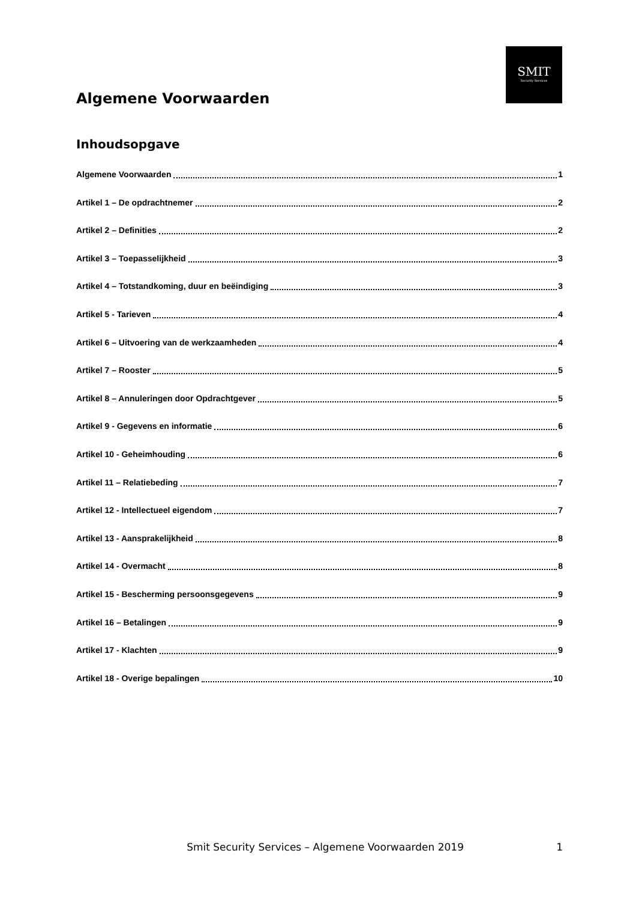SMIT
Security Services
Algemene Voorwaarden
Inhoudsopgave
Algemene Voorwaarden 1
Artikel 1 – De opdrachtnemer 2
Artikel 2 – Definities 2
Artikel 3 – Toepasselijkheid 3
Artikel 4 – Totstandkoming, duur en beëindiging 3
Artikel 5 - Tarieven 4
Artikel 6 – Uitvoering van de werkzaamheden 4
Artikel 7 – Rooster 5
Artikel 8 – Annuleringen door Opdrachtgever 5
Artikel 9 - Gegevens en informatie 6
Artikel 10 - Geheimhouding 6
Artikel 11 – Relatiebeding 7
Artikel 12 - Intellectueel eigendom 7
Artikel 13 - Aansprakelijkheid 8
Artikel 14 - Overmacht 8
Artikel 15 - Bescherming persoonsgegevens 9
Artikel 16 – Betalingen 9
Artikel 17 - Klachten 9
Artikel 18 - Overige bepalingen 10
Smit Security Services – Algemene Voorwaarden 2019 1